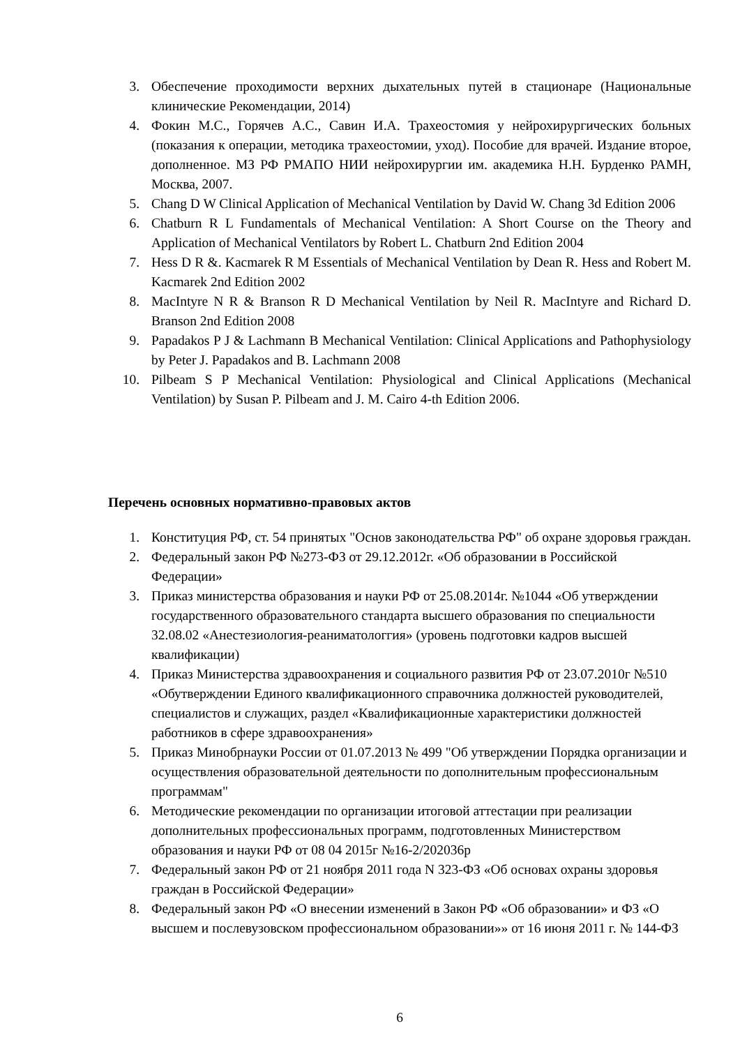3. Обеспечение проходимости верхних дыхательных путей в стационаре (Националь­ные клинические Рекомендации, 2014)
4. Фокин М.С., Горячев А.С., Савин И.А. Трахеостомия у нейрохирургических боль­ных (показания к операции, методика трахеостомии, уход). Пособие для врачей. Издание второе, дополненное. МЗ РФ РМАПО НИИ нейрохирургии им. академика Н.Н. Бурденко РАМН, Москва, 2007.
5. Chang D W Clinical Application of Mechanical Ventilation by David W. Chang 3d Edi­tion 2006
6. Chatburn R L Fundamentals of Mechanical Ventilation: A Short Course on the Theory and Application of Mechanical Ventilators by Robert L. Chatburn 2nd Edition 2004
7. Hess D R &. Kacmarek R M Essentials of Mechanical Ventilation by Dean R. Hess and Robert M. Kacmarek 2nd Edition 2002
8. MacIntyre N R & Branson R D Mechanical Ventilation by Neil R. MacIntyre and Ri­chard D. Branson 2nd Edition 2008
9. Papadakos P J & Lachmann B Mechanical Ventilation: Clinical Applications and Patho­physiology by Peter J. Papadakos and B. Lachmann 2008
10. Pilbeam S P Mechanical Ventilation: Physiological and Clinical Applications (Mechan­ical Ventilation) by Susan P. Pilbeam and J. M. Cairo 4-th Edition 2006.
Перечень основных нормативно-правовых актов
1. Конституция РФ, ст. 54 принятых "Основ законодательства РФ" об охране здоро­вья граждан.
2. Федеральный закон РФ №273-ФЗ от 29.12.2012г. «Об образовании в Российской Федерации»
3. Приказ министерства образования и науки РФ от 25.08.2014г. №1044 «Об утвер­ждении государственного образовательного стандарта высшего образования по специальности 32.08.02 «Анестезиология-реаниматологгия» (уровень подготовки кадров высшей квалификации)
4. Приказ Министерства здравоохранения и социального развития РФ от 23.07.2010г №510 «Обутверждении Единого квалификационного справочника должностей ру­ководителей, специалистов и служащих, раздел «Квалификационные характери­стики должностей работников в сфере здравоохранения»
5. Приказ Минобрнауки России от 01.07.2013 № 499 "Об утверждении Порядка орга­низации и осуществления образовательной деятельности по дополнительным про­фессиональным программам"
6. Методические рекомендации по организации итоговой аттестации при реализации дополнительных профессиональных программ, подготовленных Министерством образования и науки РФ от 08 04 2015г №16-2/202036р
7. Федеральный закон РФ от 21 ноября 2011 года N 323-ФЗ «Об основах охраны здо­ровья граждан в Российской Федерации»
8. Федеральный закон РФ «О внесении изменений в Закон РФ «Об образовании» и ФЗ «О высшем и послевузовском профессиональном образовании»» от 16 июня 2011 г. № 144-ФЗ
6